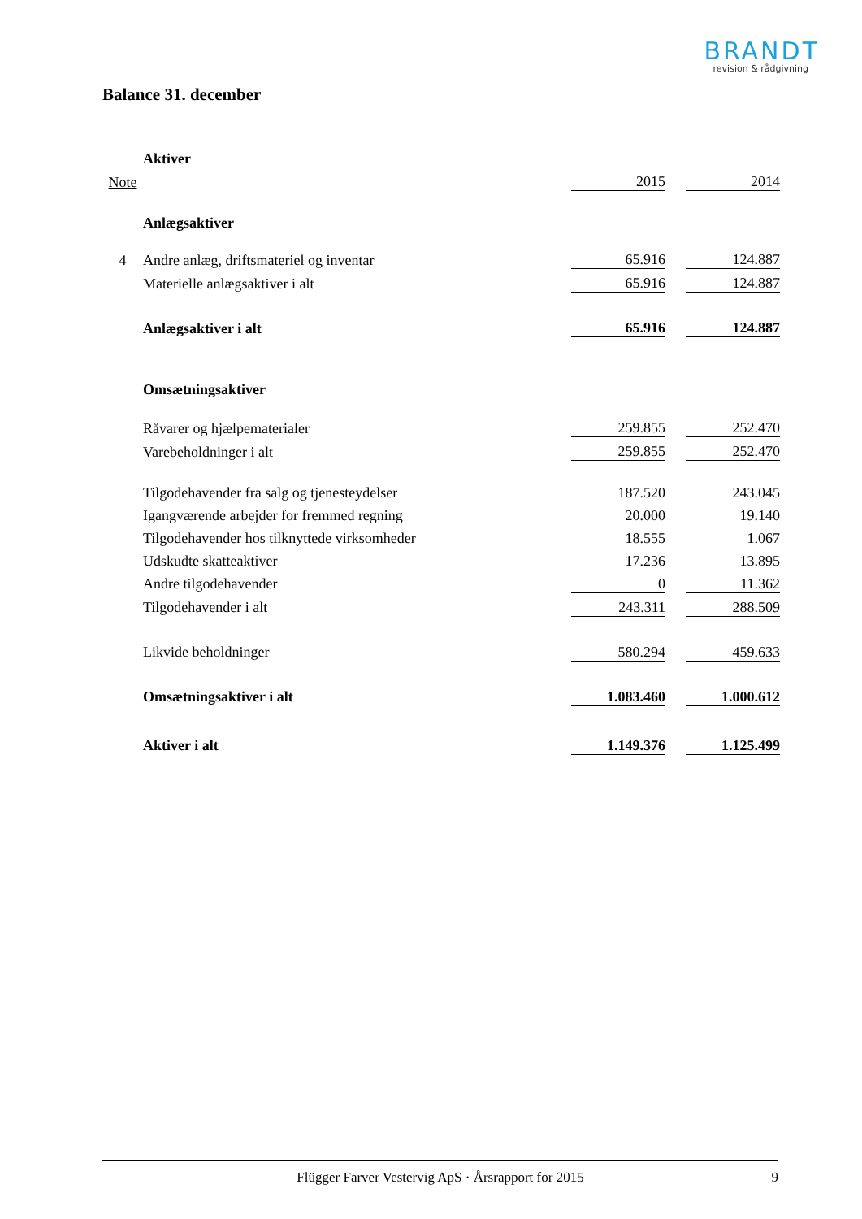BRANDT
revision & rådgivning
Balance 31. december
| | Aktiver | | | |
| Note | | 2015 | | 2014 |
| | Anlægsaktiver | | | |
| 4 | Andre anlæg, driftsmateriel og inventar | 65.916 | | 124.887 |
| | Materielle anlægsaktiver i alt | 65.916 | | 124.887 |
| | Anlægsaktiver i alt | 65.916 | | 124.887 |
| | Omsætningsaktiver | | | |
| | Råvarer og hjælpematerialer | 259.855 | | 252.470 |
| | Varebeholdninger i alt | 259.855 | | 252.470 |
| | Tilgodehavender fra salg og tjenesteydelser | 187.520 | | 243.045 |
| | Igangværende arbejder for fremmed regning | 20.000 | | 19.140 |
| | Tilgodehavender hos tilknyttede virksomheder | 18.555 | | 1.067 |
| | Udskudte skatteaktiver | 17.236 | | 13.895 |
| | Andre tilgodehavender | 0 | | 11.362 |
| | Tilgodehavender i alt | 243.311 | | 288.509 |
| | Likvide beholdninger | 580.294 | | 459.633 |
| | Omsætningsaktiver i alt | 1.083.460 | | 1.000.612 |
| | Aktiver i alt | 1.149.376 | | 1.125.499 |
Flügger Farver Vestervig ApS · Årsrapport for 2015 9